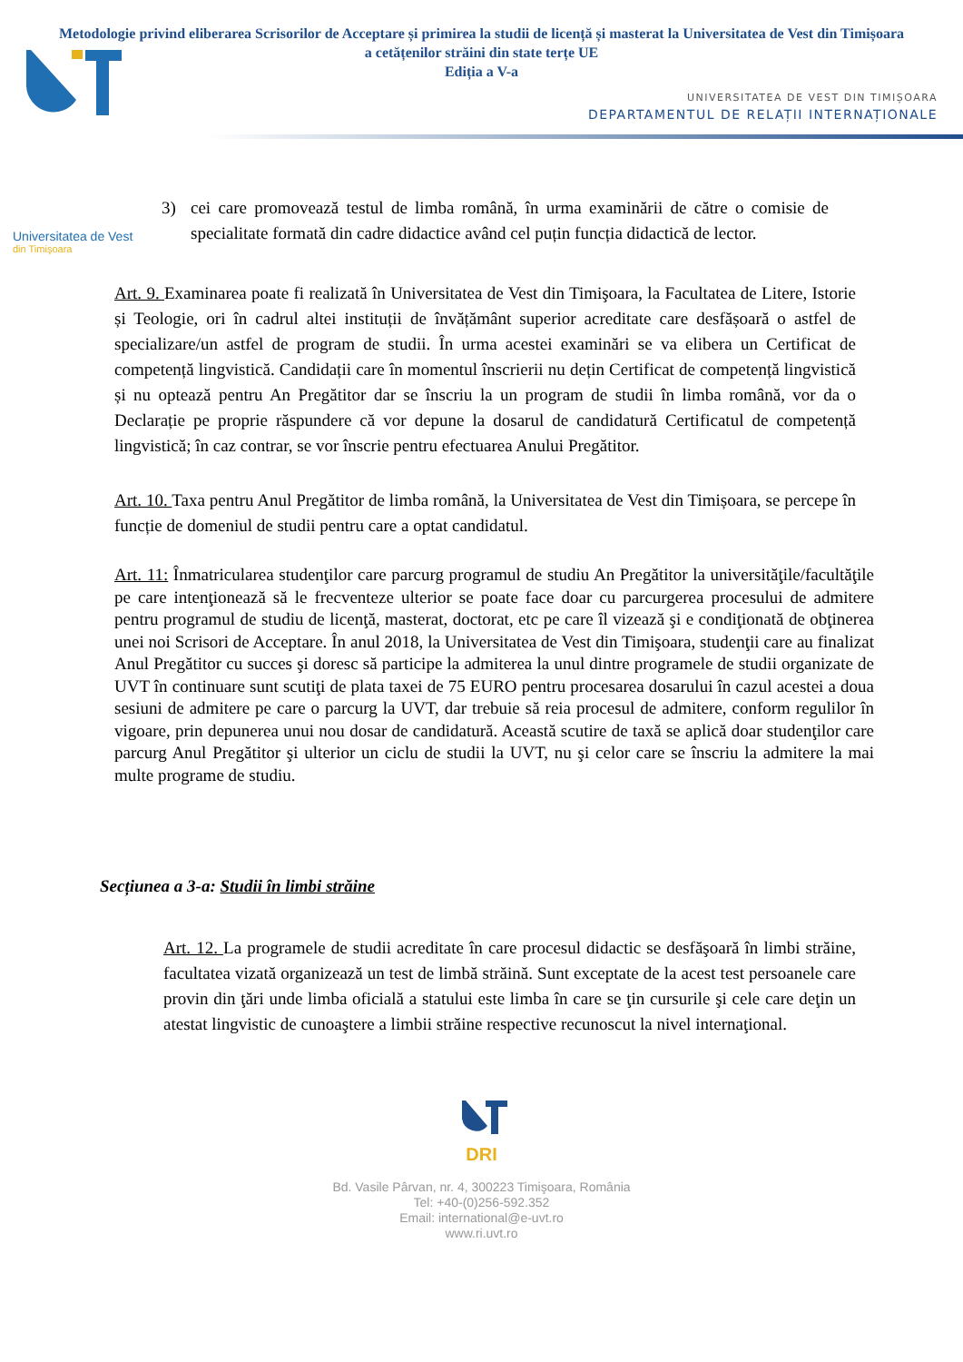Universitatea de Vest
din Timişoara
Metodologie privind eliberarea Scrisorilor de Acceptare și primirea la studii de licență și masterat la Universitatea de Vest din Timișoara a cetățenilor străini din state terțe UE
Ediția a V-a
UNIVERSITATEA DE VEST DIN TIMIȘOARA
DEPARTAMENTUL DE RELAȚII INTERNAȚIONALE
3) cei care promovează testul de limba română, în urma examinării de către o comisie de specialitate formată din cadre didactice având cel puțin funcția didactică de lector.
Art. 9. Examinarea poate fi realizată în Universitatea de Vest din Timişoara, la Facultatea de Litere, Istorie și Teologie, ori în cadrul altei instituții de învățământ superior acreditate care desfășoară o astfel de specializare/un astfel de program de studii. În urma acestei examinări se va elibera un Certificat de competență lingvistică. Candidații care în momentul înscrierii nu dețin Certificat de competență lingvistică și nu optează pentru An Pregătitor dar se înscriu la un program de studii în limba română, vor da o Declarație pe proprie răspundere că vor depune la dosarul de candidatură Certificatul de competență lingvistică; în caz contrar, se vor înscrie pentru efectuarea Anului Pregătitor.
Art. 10. Taxa pentru Anul Pregătitor de limba română, la Universitatea de Vest din Timișoara, se percepe în funcție de domeniul de studii pentru care a optat candidatul.
Art. 11: Înmatricularea studenţilor care parcurg programul de studiu An Pregătitor la universităţile/facultăţile pe care intenţionează să le frecventeze ulterior se poate face doar cu parcurgerea procesului de admitere pentru programul de studiu de licenţă, masterat, doctorat, etc pe care îl vizează şi e condiţionată de obţinerea unei noi Scrisori de Acceptare. În anul 2018, la Universitatea de Vest din Timişoara, studenţii care au finalizat Anul Pregătitor cu succes şi doresc să participe la admiterea la unul dintre programele de studii organizate de UVT în continuare sunt scutiţi de plata taxei de 75 EURO pentru procesarea dosarului în cazul acestei a doua sesiuni de admitere pe care o parcurg la UVT, dar trebuie să reia procesul de admitere, conform regulilor în vigoare, prin depunerea unui nou dosar de candidatură. Această scutire de taxă se aplică doar studenţilor care parcurg Anul Pregătitor şi ulterior un ciclu de studii la UVT, nu şi celor care se înscriu la admitere la mai multe programe de studiu.
Secțiunea a 3-a: Studii în limbi străine
Art. 12. La programele de studii acreditate în care procesul didactic se desfăşoară în limbi străine, facultatea vizată organizează un test de limbă străină. Sunt exceptate de la acest test persoanele care provin din ţări unde limba oficială a statului este limba în care se ţin cursurile şi cele care deţin un atestat lingvistic de cunoaştere a limbii străine respective recunoscut la nivel internaţional.
DRI
Bd. Vasile Pârvan, nr. 4, 300223 Timişoara, România
Tel: +40-(0)256-592.352
Email: international@e-uvt.ro
www.ri.uvt.ro